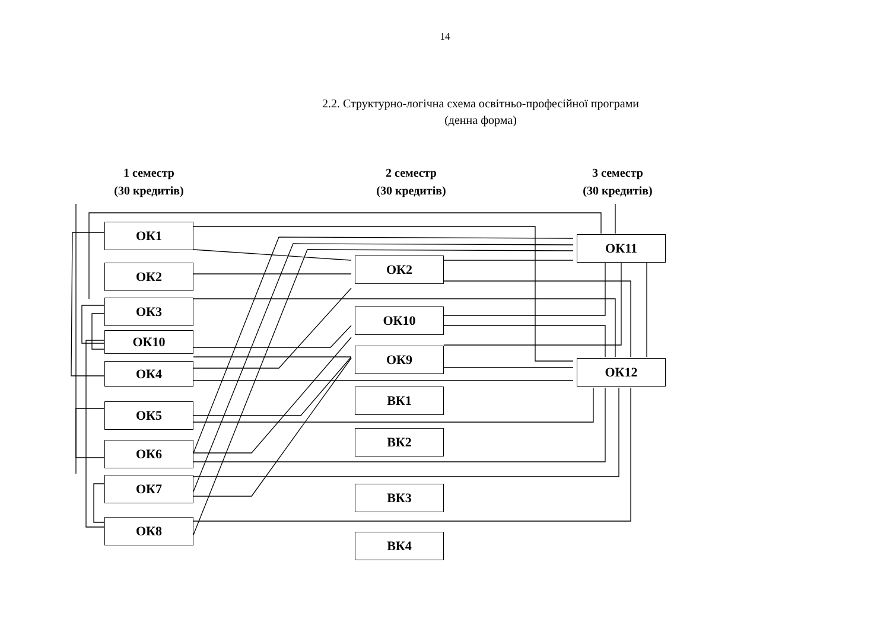14
2.2. Структурно-логічна схема освітньо-професійної програми
(денна форма)
1 семестр
(30 кредитів)
2 семестр
(30 кредитів)
3 семестр
(30 кредитів)
ОК1
ОК2
ОК3
ОК10
ОК4
ОК5
ОК6
ОК7
ОК8
ОК2
ОК10
ОК9
ВК1
ВК2
ВК3
ВК4
ОК11
ОК12